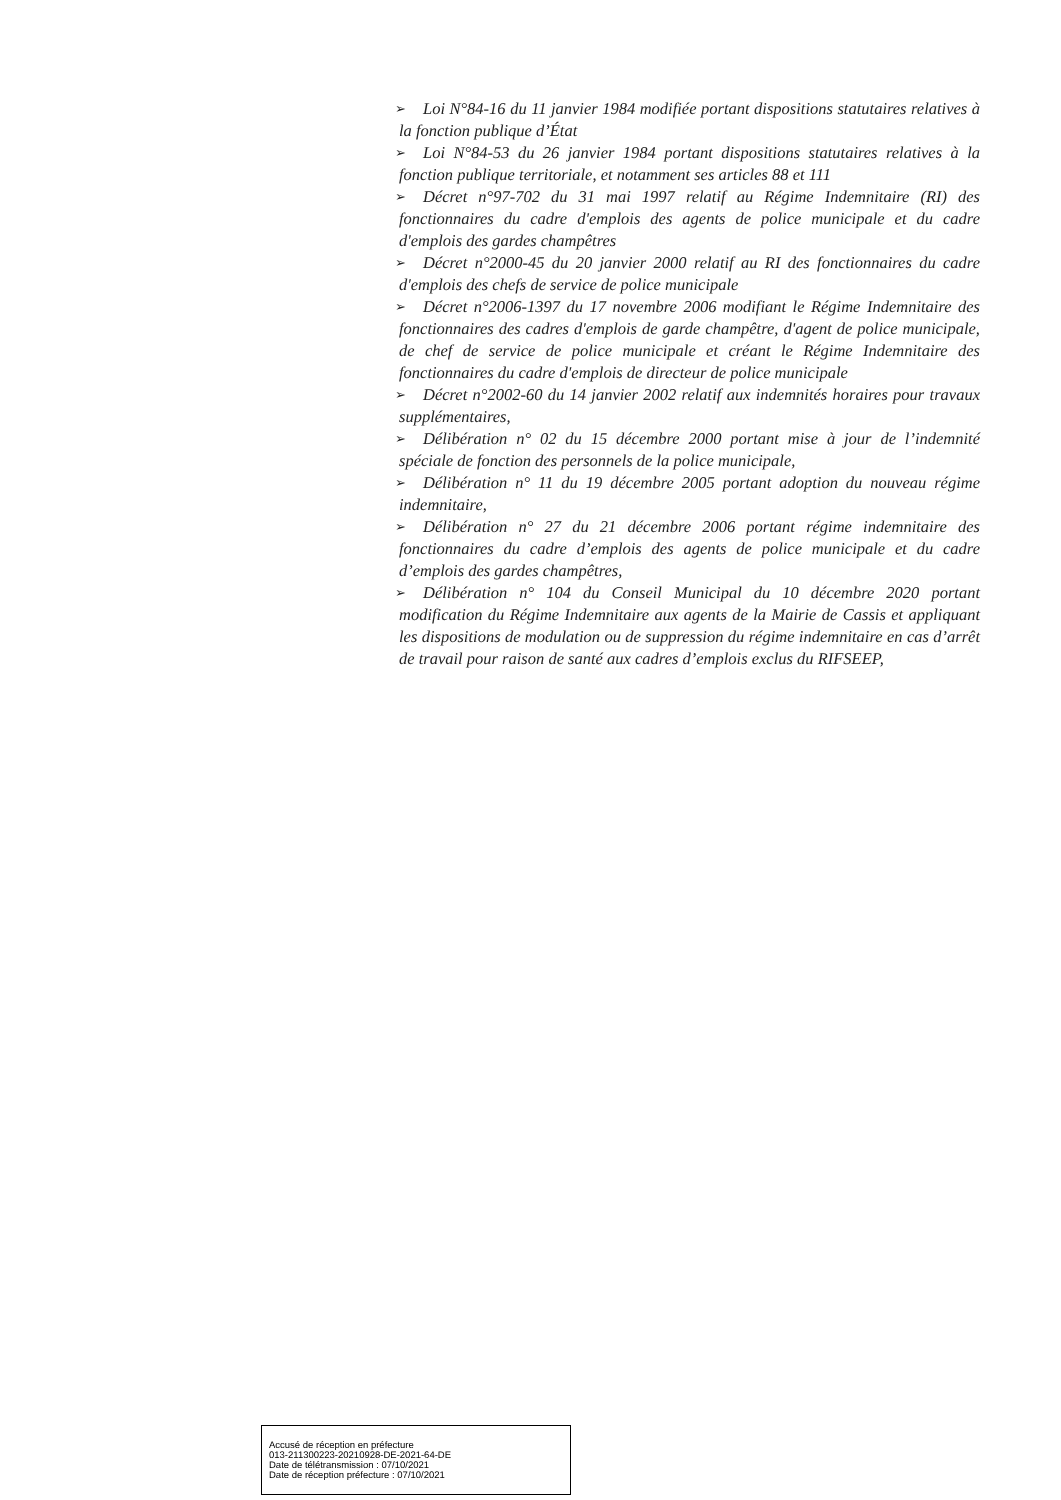➢
Loi N°84-16 du 11 janvier 1984 modifiée portant dispositions statutaires relatives à la fonction publique d’État
➢
Loi N°84-53 du 26 janvier 1984 portant dispositions statutaires relatives à la fonction publique territoriale, et notamment ses articles 88 et 111
➢
Décret n°97-702 du 31 mai 1997 relatif au Régime Indemnitaire (RI) des fonctionnaires du cadre d'emplois des agents de police municipale et du cadre d'emplois des gardes champêtres
➢
Décret n°2000-45 du 20 janvier 2000 relatif au RI des fonctionnaires du cadre d'emplois des chefs de service de police municipale
➢
Décret n°2006-1397 du 17 novembre 2006 modifiant le Régime Indemnitaire des fonctionnaires des cadres d'emplois de garde champêtre, d'agent de police municipale, de chef de service de police municipale et créant le Régime Indemnitaire des fonctionnaires du cadre d'emplois de directeur de police municipale
➢
Décret n°2002-60 du 14 janvier 2002 relatif aux indemnités horaires pour travaux supplémentaires,
➢
Délibération n° 02 du 15 décembre 2000 portant mise à jour de l’indemnité spéciale de fonction des personnels de la police municipale,
➢
Délibération n° 11 du 19 décembre 2005 portant adoption du nouveau régime indemnitaire,
➢
Délibération n° 27 du 21 décembre 2006 portant régime indemnitaire des fonctionnaires du cadre d’emplois des agents de police municipale et du cadre d’emplois des gardes champêtres,
➢
Délibération n° 104 du Conseil Municipal du 10 décembre 2020 portant modification du Régime Indemnitaire aux agents de la Mairie de Cassis et appliquant les dispositions de modulation ou de suppression du régime indemnitaire en cas d’arrêt de travail pour raison de santé aux cadres d’emplois exclus du RIFSEEP,
Accusé de réception en préfecture
013-211300223-20210928-DE-2021-64-DE
Date de télétransmission : 07/10/2021
Date de réception préfecture : 07/10/2021